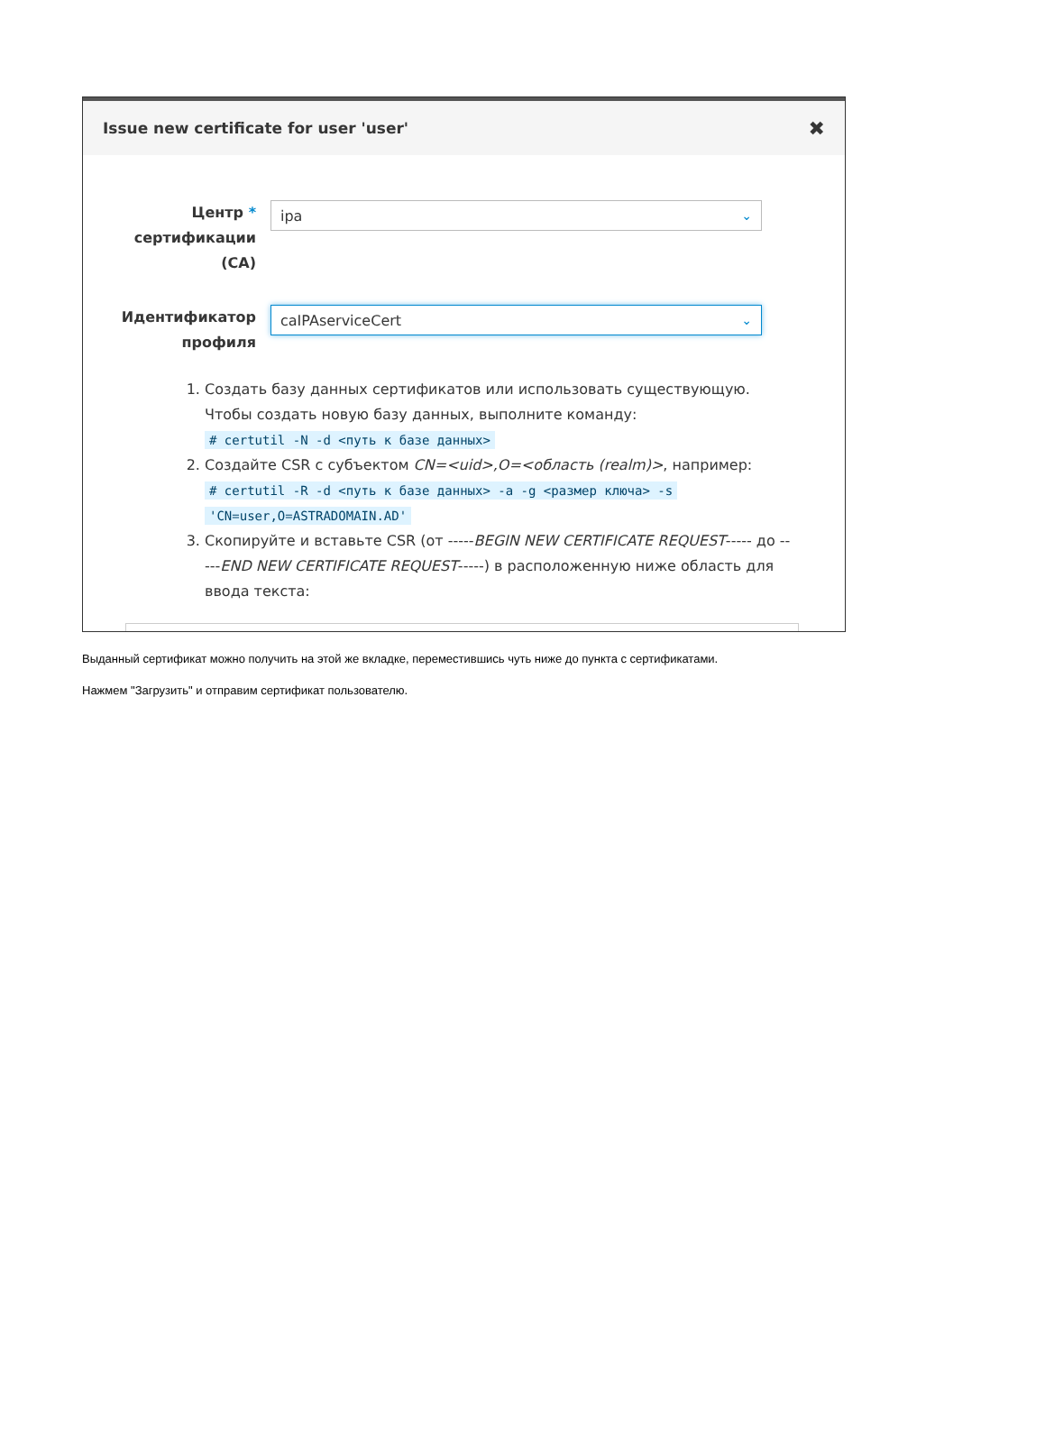Issue new certificate for user 'user'
✖
Центр *
сертификации
(CA)
ipa ⌄
Идентификатор
профиля
caIPAserviceCert ⌄
1. Создать базу данных сертификатов или использовать существующую. Чтобы создать новую базу данных, выполните команду:
# certutil -N -d <путь к базе данных>
2. Создайте CSR с субъектом CN=<uid>,O=<область (realm)>, например:
# certutil -R -d <путь к базе данных> -a -g <размер ключа> -s
'CN=user,O=ASTRADOMAIN.AD'
3. Скопируйте и вставьте CSR (от -----BEGIN NEW CERTIFICATE REQUEST----- до -----END NEW CERTIFICATE REQUEST-----) в расположенную ниже область для ввода текста:
Выданный сертификат можно получить на этой же вкладке, переместившись чуть ниже до пункта с сертификатами.
Нажмем "Загрузить" и отправим сертификат пользователю.